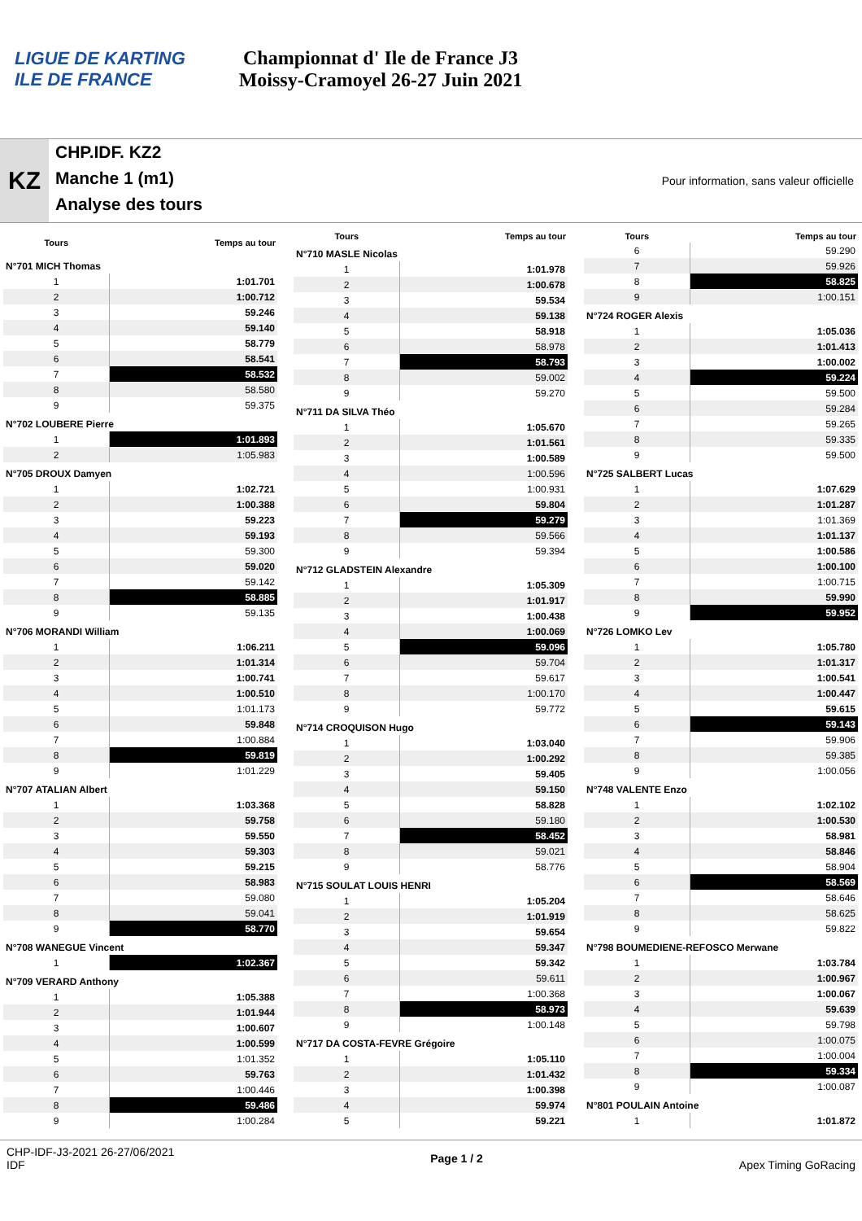LIGUE DE KARTING ILE DE FRANCE
Championnat d' Ile de France J3
Moissy-Cramoyel 26-27 Juin 2021
KZ
CHP.IDF. KZ2
Manche 1 (m1)
Analyse des tours
Pour information, sans valeur officielle
| Tours | Temps au tour |
| --- | --- |
| N°701 MICH Thomas | |
| 1 | 1:01.701 |
| 2 | 1:00.712 |
| 3 | 59.246 |
| 4 | 59.140 |
| 5 | 58.779 |
| 6 | 58.541 |
| 7 | 58.532 |
| 8 | 58.580 |
| 9 | 59.375 |
| N°702 LOUBERE Pierre | |
| 1 | 1:01.893 |
| 2 | 1:05.983 |
| N°705 DROUX Damyen | |
| 1 | 1:02.721 |
| 2 | 1:00.388 |
| 3 | 59.223 |
| 4 | 59.193 |
| 5 | 59.300 |
| 6 | 59.020 |
| 7 | 59.142 |
| 8 | 58.885 |
| 9 | 59.135 |
| N°706 MORANDI William | |
| 1 | 1:06.211 |
| 2 | 1:01.314 |
| 3 | 1:00.741 |
| 4 | 1:00.510 |
| 5 | 1:01.173 |
| 6 | 59.848 |
| 7 | 1:00.884 |
| 8 | 59.819 |
| 9 | 1:01.229 |
| N°707 ATALIAN Albert | |
| 1 | 1:03.368 |
| 2 | 59.758 |
| 3 | 59.550 |
| 4 | 59.303 |
| 5 | 59.215 |
| 6 | 58.983 |
| 7 | 59.080 |
| 8 | 59.041 |
| 9 | 58.770 |
| N°708 WANEGUE Vincent | |
| 1 | 1:02.367 |
| N°709 VERARD Anthony | |
| 1 | 1:05.388 |
| 2 | 1:01.944 |
| 3 | 1:00.607 |
| 4 | 1:00.599 |
| 5 | 1:01.352 |
| 6 | 59.763 |
| 7 | 1:00.446 |
| 8 | 59.486 |
| 9 | 1:00.284 |
| Tours | Temps au tour |
| --- | --- |
| N°710 MASLE Nicolas | |
| 1 | 1:01.978 |
| 2 | 1:00.678 |
| 3 | 59.534 |
| 4 | 59.138 |
| 5 | 58.918 |
| 6 | 58.978 |
| 7 | 58.793 |
| 8 | 59.002 |
| 9 | 59.270 |
| N°711 DA SILVA Théo | |
| 1 | 1:05.670 |
| 2 | 1:01.561 |
| 3 | 1:00.589 |
| 4 | 1:00.596 |
| 5 | 1:00.931 |
| 6 | 59.804 |
| 7 | 59.279 |
| 8 | 59.566 |
| 9 | 59.394 |
| N°712 GLADSTEIN Alexandre | |
| 1 | 1:05.309 |
| 2 | 1:01.917 |
| 3 | 1:00.438 |
| 4 | 1:00.069 |
| 5 | 59.096 |
| 6 | 59.704 |
| 7 | 59.617 |
| 8 | 1:00.170 |
| 9 | 59.772 |
| N°714 CROQUISON Hugo | |
| 1 | 1:03.040 |
| 2 | 1:00.292 |
| 3 | 59.405 |
| 4 | 59.150 |
| 5 | 58.828 |
| 6 | 59.180 |
| 7 | 58.452 |
| 8 | 59.021 |
| 9 | 58.776 |
| N°715 SOULAT LOUIS HENRI | |
| 1 | 1:05.204 |
| 2 | 1:01.919 |
| 3 | 59.654 |
| 4 | 59.347 |
| 5 | 59.342 |
| 6 | 59.611 |
| 7 | 1:00.368 |
| 8 | 58.973 |
| 9 | 1:00.148 |
| N°717 DA COSTA-FEVRE Grégoire | |
| 1 | 1:05.110 |
| 2 | 1:01.432 |
| 3 | 1:00.398 |
| 4 | 59.974 |
| 5 | 59.221 |
| Tours | Temps au tour |
| --- | --- |
| 6 | 59.290 |
| 7 | 59.926 |
| 8 | 58.825 |
| 9 | 1:00.151 |
| N°724 ROGER Alexis | |
| 1 | 1:05.036 |
| 2 | 1:01.413 |
| 3 | 1:00.002 |
| 4 | 59.224 |
| 5 | 59.500 |
| 6 | 59.284 |
| 7 | 59.265 |
| 8 | 59.335 |
| 9 | 59.500 |
| N°725 SALBERT Lucas | |
| 1 | 1:07.629 |
| 2 | 1:01.287 |
| 3 | 1:01.369 |
| 4 | 1:01.137 |
| 5 | 1:00.586 |
| 6 | 1:00.100 |
| 7 | 1:00.715 |
| 8 | 59.990 |
| 9 | 59.952 |
| N°726 LOMKO Lev | |
| 1 | 1:05.780 |
| 2 | 1:01.317 |
| 3 | 1:00.541 |
| 4 | 1:00.447 |
| 5 | 59.615 |
| 6 | 59.143 |
| 7 | 59.906 |
| 8 | 59.385 |
| 9 | 1:00.056 |
| N°748 VALENTE Enzo | |
| 1 | 1:02.102 |
| 2 | 1:00.530 |
| 3 | 58.981 |
| 4 | 58.846 |
| 5 | 58.904 |
| 6 | 58.569 |
| 7 | 58.646 |
| 8 | 58.625 |
| 9 | 59.822 |
| N°798 BOUMEDIENE-REFOSCO Merwane | |
| 1 | 1:03.784 |
| 2 | 1:00.967 |
| 3 | 1:00.067 |
| 4 | 59.639 |
| 5 | 59.798 |
| 6 | 1:00.075 |
| 7 | 1:00.004 |
| 8 | 59.334 |
| 9 | 1:00.087 |
| N°801 POULAIN Antoine | |
| 1 | 1:01.872 |
CHP-IDF-J3-2021 26-27/06/2021
IDF
Page 1 / 2 Apex Timing GoRacing